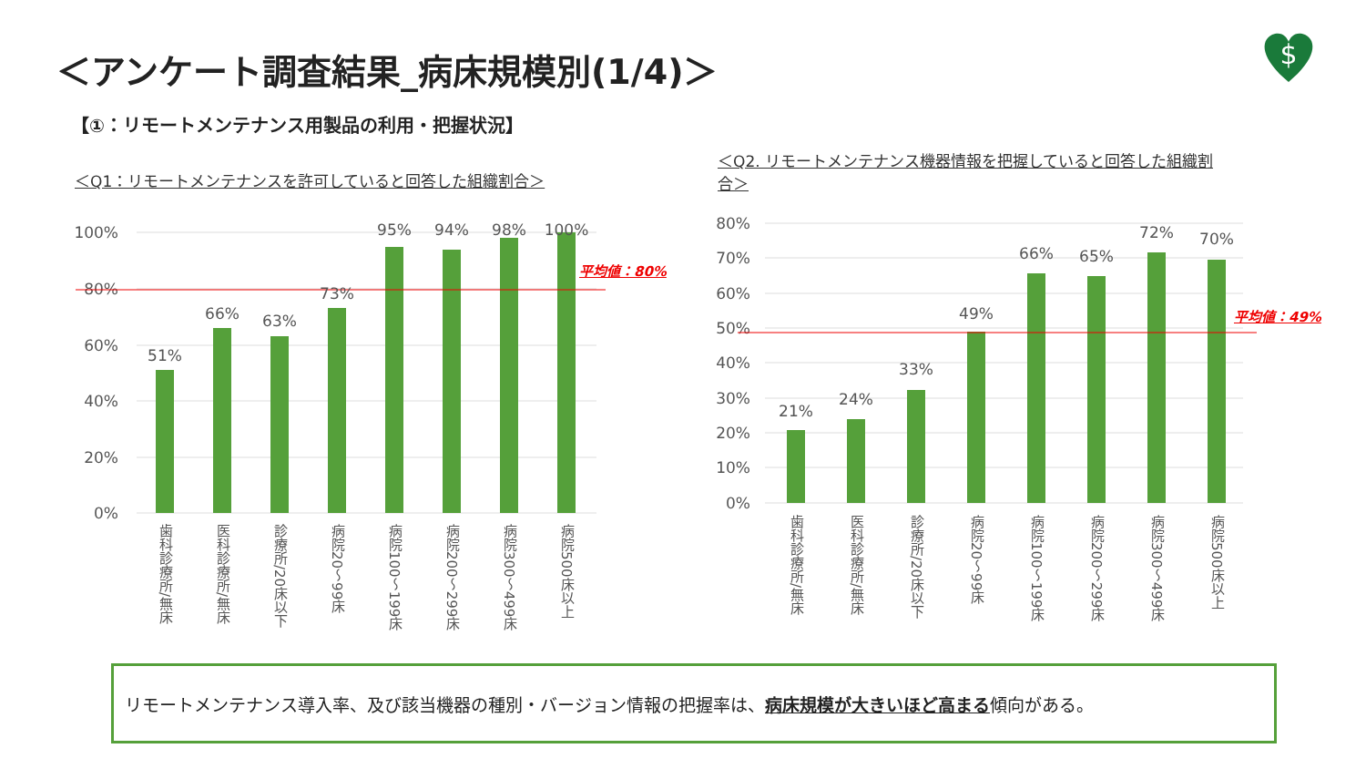＜アンケート調査結果_病床規模別(1/4)＞
$
【①：リモートメンテナンス用製品の利用・把握状況】
＜Q1：リモートメンテナンスを許可していると回答した組織割合＞
＜Q2. リモートメンテナンス機器情報を把握していると回答した組織割合＞
100%
80%
60%
40%
20%
0%
51%
66%
63%
73%
95%
94%
98%
100%
歯科診療所/無床
医科診療所/無床
診療所/20床以下
病院20～99床
病院100～199床
病院200～299床
病院300～499床
病院500床以上
平均値：80%
80%
70%
60%
50%
40%
30%
20%
10%
0%
21%
24%
33%
49%
66%
65%
72%
70%
歯科診療所/無床
医科診療所/無床
診療所/20床以下
病院20～99床
病院100～199床
病院200～299床
病院300～499床
病院500床以上
平均値：49%
リモートメンテナンス導入率、及び該当機器の種別・バージョン情報の把握率は、病床規模が大きいほど高まる傾向がある。